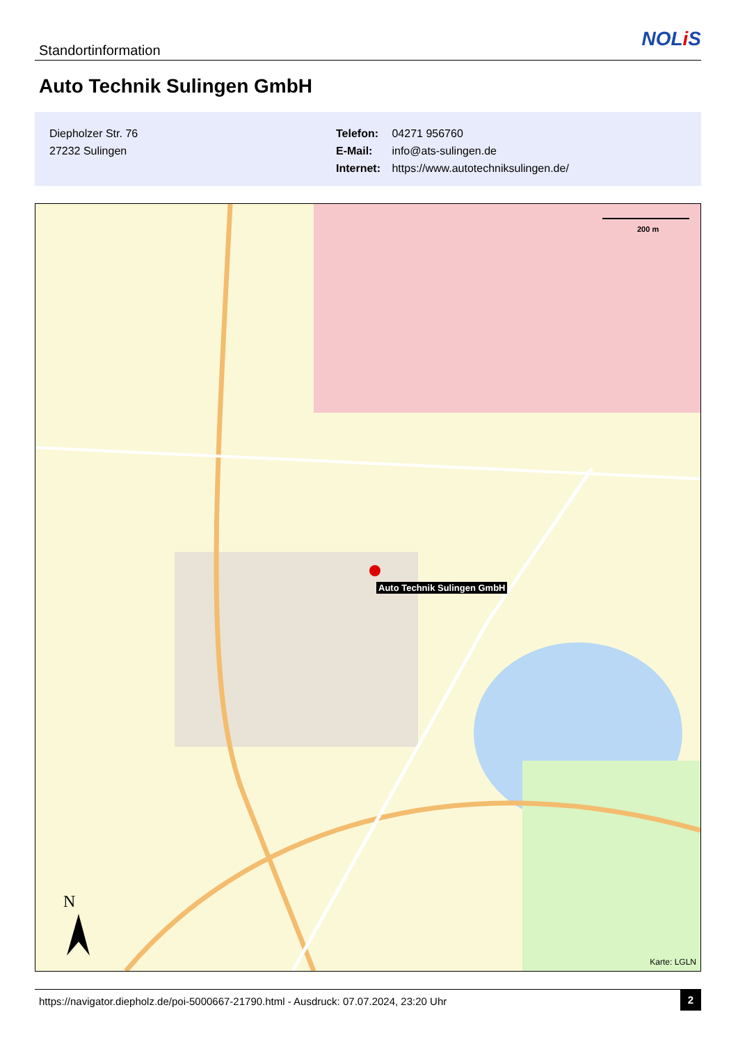Standortinformation NOLi S
Auto Technik Sulingen GmbH
Diepholzer Str. 76
27232 Sulingen
Telefon: 04271 956760
E-Mail: info@ats-sulingen.de
Internet: https://www.autotechniksulingen.de/
200 m
N
Auto Technik Sulingen GmbH
Karte: LGLN
https://navigator.diepholz.de/poi-5000667-21790.html - Ausdruck: 07.07.2024, 23:20 Uhr
2